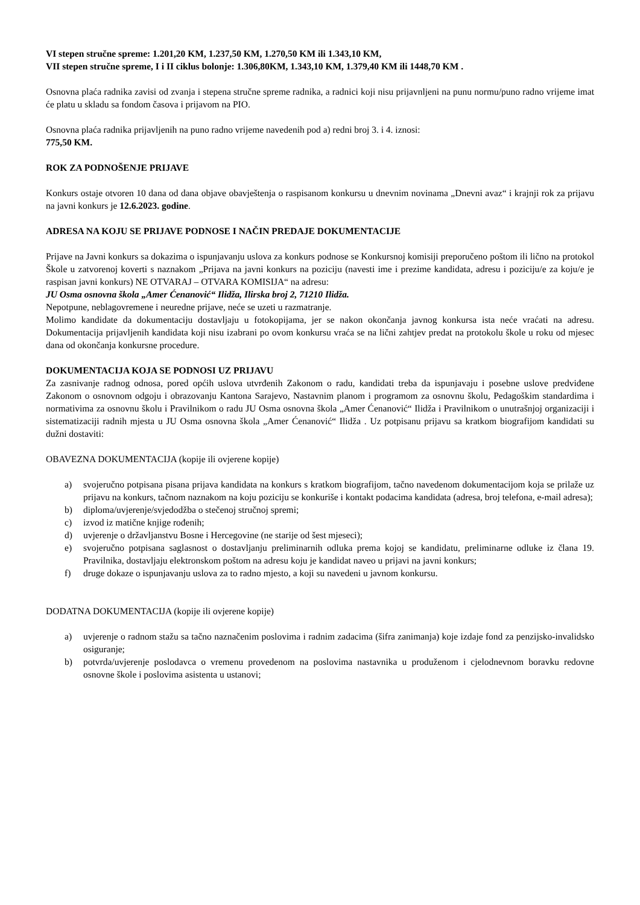VI stepen stručne spreme: 1.201,20 KM, 1.237,50 KM, 1.270,50 KM ili 1.343,10 KM,
VII stepen stručne spreme, I i II ciklus bolonje: 1.306,80KM, 1.343,10 KM, 1.379,40 KM ili 1448,70 KM .
Osnovna plaća radnika zavisi od zvanja i stepena stručne spreme radnika, a radnici koji nisu prijavnljeni na punu normu/puno radno vrijeme imat će platu u skladu sa fondom časova i prijavom na PIO.
Osnovna plaća radnika prijavljenih na puno radno vrijeme navedenih pod a) redni broj 3. i 4. iznosi:
775,50 KM.
ROK ZA PODNOŠENJE PRIJAVE
Konkurs ostaje otvoren 10 dana od dana objave obavještenja o raspisanom konkursu u dnevnim novinama „Dnevni avaz“ i krajnji rok za prijavu na javni konkurs je 12.6.2023. godine.
ADRESA NA KOJU SE PRIJAVE PODNOSE I NAČIN PREDAJE DOKUMENTACIJE
Prijave na Javni konkurs sa dokazima o ispunjavanju uslova za konkurs podnose se Konkursnoj komisiji preporučeno poštom ili lično na protokol Škole u zatvorenoj koverti s naznakom „Prijava na javni konkurs na poziciju (navesti ime i prezime kandidata, adresu i poziciju/e za koju/e je raspisan javni konkurs) NE OTVARAJ – OTVARA KOMISIJA“ na adresu:
JU Osma osnovna škola „Amer Ćenanović“ Ilidža, Ilirska broj 2, 71210 Ilidža.
Nepotpune, neblagovremene i neuredne prijave, neće se uzeti u razmatranje.
Molimo kandidate da dokumentaciju dostavljaju u fotokopijama, jer se nakon okončanja javnog konkursa ista neće vraćati na adresu. Dokumentacija prijavljenih kandidata koji nisu izabrani po ovom konkursu vraća se na lični zahtjev predat na protokolu škole u roku od mjesec dana od okončanja konkursne procedure.
DOKUMENTACIJA KOJA SE PODNOSI UZ PRIJAVU
Za zasnivanje radnog odnosa, pored općih uslova utvrđenih Zakonom o radu, kandidati treba da ispunjavaju i posebne uslove predviđene Zakonom o osnovnom odgoju i obrazovanju Kantona Sarajevo, Nastavnim planom i programom za osnovnu školu, Pedagoškim standardima i normativima za osnovnu školu i Pravilnikom o radu JU Osma osnovna škola „Amer Ćenanović“ Ilidža i Pravilnikom o unutrašnjoj organizaciji i sistematizaciji radnih mjesta u JU Osma osnovna škola „Amer Ćenanović“ Ilidža . Uz potpisanu prijavu sa kratkom biografijom kandidati su dužni dostaviti:
OBAVEZNA DOKUMENTACIJA (kopije ili ovjerene kopije)
a) svojeručno potpisana pisana prijava kandidata na konkurs s kratkom biografijom, tačno navedenom dokumentacijom koja se prilaže uz prijavu na konkurs, tačnom naznakom na koju poziciju se konkuriše i kontakt podacima kandidata (adresa, broj telefona, e-mail adresa);
b) diploma/uvjerenje/svjedodžba o stečenoj stručnoj spremi;
c) izvod iz matične knjige rođenih;
d) uvjerenje o državljanstvu Bosne i Hercegovine (ne starije od šest mjeseci);
e) svojeručno potpisana saglasnost o dostavljanju preliminarnih odluka prema kojoj se kandidatu, preliminarne odluke iz člana 19. Pravilnika, dostavljaju elektronskom poštom na adresu koju je kandidat naveo u prijavi na javni konkurs;
f) druge dokaze o ispunjavanju uslova za to radno mjesto, a koji su navedeni u javnom konkursu.
DODATNA DOKUMENTACIJA (kopije ili ovjerene kopije)
a) uvjerenje o radnom stažu sa tačno naznačenim poslovima i radnim zadacima (šifra zanimanja) koje izdaje fond za penzijsko-invalidsko osiguranje;
b) potvrda/uvjerenje poslodavca o vremenu provedenom na poslovima nastavnika u produženom i cjelodnevnom boravku redovne osnovne škole i poslovima asistenta u ustanovi;